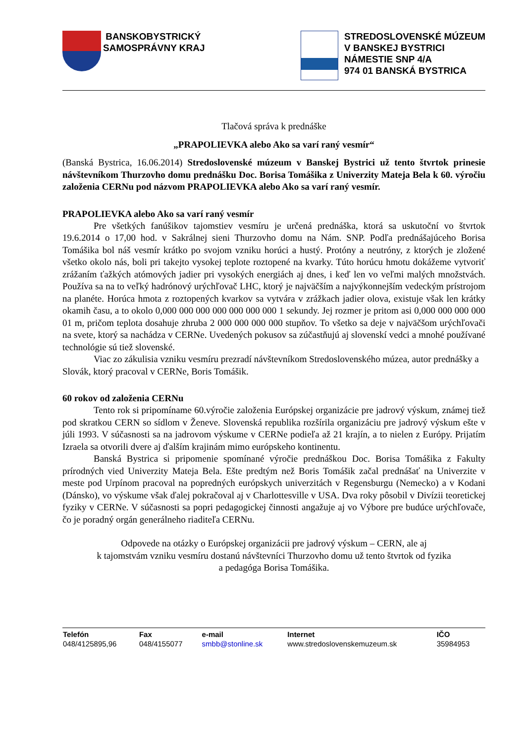BANSKOBYSTRICKÝ
SAMOSPRÁVNY KRAJ
STREDOSLOVENSKÉ MÚZEUM
V BANSKEJ BYSTRICI
NÁMESTIE SNP 4/A
974 01 BANSKÁ BYSTRICA
Tlačová správa k prednáške
„PRAPOLIEVKA alebo Ako sa varí raný vesmír“
(Banská Bystrica, 16.06.2014) Stredoslovenské múzeum v Banskej Bystrici už tento štvrtok prinesie návštevníkom Thurzovho domu prednášku Doc. Borisa Tomášika z Univerzity Mateja Bela k 60. výročiu založenia CERNu pod názvom PRAPOLIEVKA alebo Ako sa varí raný vesmír.
PRAPOLIEVKA alebo Ako sa varí raný vesmír
Pre všetkých fanúšikov tajomstiev vesmíru je určená prednáška, ktorá sa uskutoční vo štvrtok 19.6.2014 o 17,00 hod. v Sakrálnej sieni Thurzovho domu na Nám. SNP. Podľa prednášajúceho Borisa Tomášika bol náš vesmír krátko po svojom vzniku horúci a hustý. Protóny a neutróny, z ktorých je zložené všetko okolo nás, boli pri takejto vysokej teplote roztopené na kvarky. Túto horúcu hmotu dokážeme vytvoriť zrážaním ťažkých atómových jadier pri vysokých energiách aj dnes, i keď len vo veľmi malých množstvách. Používa sa na to veľký hadrónový urýchľovač LHC, ktorý je najväčším a najvýkonnejším vedeckým prístrojom na planéte. Horúca hmota z roztopených kvarkov sa vytvára v zrážkach jadier olova, existuje však len krátky okamih času, a to okolo 0,000 000 000 000 000 000 000 1 sekundy. Jej rozmer je pritom asi 0,000 000 000 000 01 m, pričom teplota dosahuje zhruba 2 000 000 000 000 stupňov. To všetko sa deje v najväčšom urýchľovači na svete, ktorý sa nachádza v CERNe. Uvedených pokusov sa zúčastňujú aj slovenskí vedci a mnohé používané technológie sú tiež slovenské.
Viac zo zákulisia vzniku vesmíru prezradí návštevníkom Stredoslovenského múzea, autor prednášky a Slovák, ktorý pracoval v CERNe, Boris Tomášik.
60 rokov od založenia CERNu
Tento rok si pripomíname 60.výročie založenia Európskej organizácie pre jadrový výskum, známej tiež pod skratkou CERN so sídlom v Ženeve. Slovenská republika rozšírila organizáciu pre jadrový výskum ešte v júli 1993. V súčasnosti sa na jadrovom výskume v CERNe podieľa až 21 krajín, a to nielen z Európy. Prijatím Izraela sa otvorili dvere aj ďalším krajinám mimo európskeho kontinentu.
Banská Bystrica si pripomenie spomínané výročie prednáškou Doc. Borisa Tomášika z Fakulty prírodných vied Univerzity Mateja Bela. Ešte predtým než Boris Tomášik začal prednášať na Univerzite v meste pod Urpínom pracoval na popredných európskych univerzitách v Regensburgu (Nemecko) a v Kodani (Dánsko), vo výskume však ďalej pokračoval aj v Charlottesville v USA. Dva roky pôsobil v Divízii teoretickej fyziky v CERNe. V súčasnosti sa popri pedagogickej činnosti angažuje aj vo Výbore pre budúce urýchľovače, čo je poradný orgán generálneho riaditeľa CERNu.
Odpovede na otázky o Európskej organizácii pre jadrový výskum – CERN, ale aj
k tajomstvám vzniku vesmíru dostanú návštevníci Thurzovho domu už tento štvrtok od fyzika
a pedagóga Borisa Tomášika.
| Telefón | Fax | e-mail | Internet | IČO |
| --- | --- | --- | --- | --- |
| 048/4125895,96 | 048/4155077 | smbb@stonline.sk | www.stredoslovenskemuzeum.sk | 35984953 |